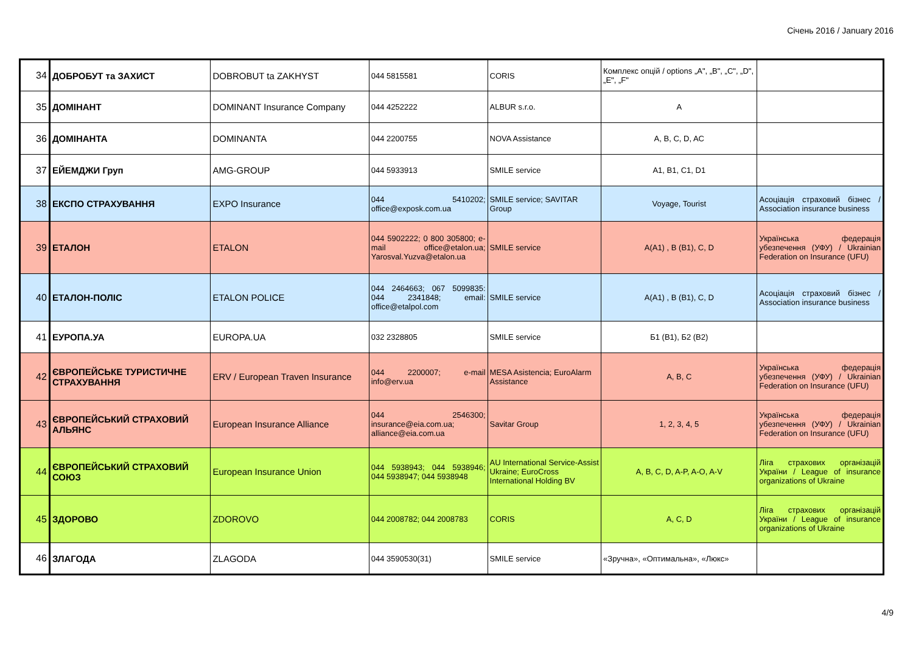Січень 2016 / January 2016
| 34 | ДОБРОБУТ та ЗАХИСТ | DOBROBUT ta ZAKHYST | 044 5815581 | CORIS | Комплекс опцій / options „A", „B", „C", „D", „E", „F" | |
| 35 | ДОМІНАНТ | DOMINANT Insurance Company | 044 4252222 | ALBUR s.r.o. | A | |
| 36 | ДОМІНАНТА | DOMINANTA | 044 2200755 | NOVA Assistance | A, B, C, D, AC | |
| 37 | ЕЙЕМДЖИ Груп | AMG-GROUP | 044 5933913 | SMILE service | A1, B1, C1, D1 | |
| 38 | ЕКСПО СТРАХУВАННЯ | EXPO Insurance | 044 5410202; office@exposk.com.ua | SMILE service; SAVITAR Group | Voyage, Tourist | Асоціація страховий бізнес / Association insurance business |
| 39 | ЕТАЛОН | ETALON | 044 5902222; 0 800 305800; e-mail office@etalon.ua; Yarosval.Yuzva@etalon.ua | SMILE service | A(A1) , B (B1), C, D | Українська федерація убезпечення (УФУ) / Ukrainian Federation on Insurance (UFU) |
| 40 | ЕТАЛОН-ПОЛІС | ETALON POLICE | 044 2464663; 067 5099835: 044 2341848; email: office@etalpol.com | SMILE service | A(A1) , B (B1), C, D | Асоціація страховий бізнес / Association insurance business |
| 41 | ЕУРОПА.УА | EUROPA.UA | 032 2328805 | SMILE service | Б1 (B1), Б2 (B2) | |
| 42 | ЄВРОПЕЙСЬКЕ ТУРИСТИЧНЕ СТРАХУВАННЯ | ERV / European Traven Insurance | 044 2200007; e-mail info@erv.ua | MESA Asistencia; EuroAlarm Assistance | A, B, C | Українська федерація убезпечення (УФУ) / Ukrainian Federation on Insurance (UFU) |
| 43 | ЄВРОПЕЙСЬКИЙ СТРАХОВИЙ АЛЬЯНС | European Insurance Alliance | 044 2546300; insurance@eia.com.ua; alliance@eia.com.ua | Savitar Group | 1, 2, 3, 4, 5 | Українська федерація убезпечення (УФУ) / Ukrainian Federation on Insurance (UFU) |
| 44 | ЄВРОПЕЙСЬКИЙ СТРАХОВИЙ СОЮЗ | European Insurance Union | 044 5938943; 044 5938946; 044 5938947; 044 5938948 | AU International Service-Assist Ukraine; EuroCross International Holding BV | A, B, C, D, A-P, A-O, A-V | Ліга страхових організацій України / League of insurance organizations of Ukraine |
| 45 | ЗДОРОВО | ZDOROVO | 044 2008782; 044 2008783 | CORIS | A, C, D | Ліга страхових організацій України / League of insurance organizations of Ukraine |
| 46 | ЗЛАГОДА | ZLAGODA | 044 3590530(31) | SMILE service | «Зручна», «Оптимальна», «Люкс» | |
4/9